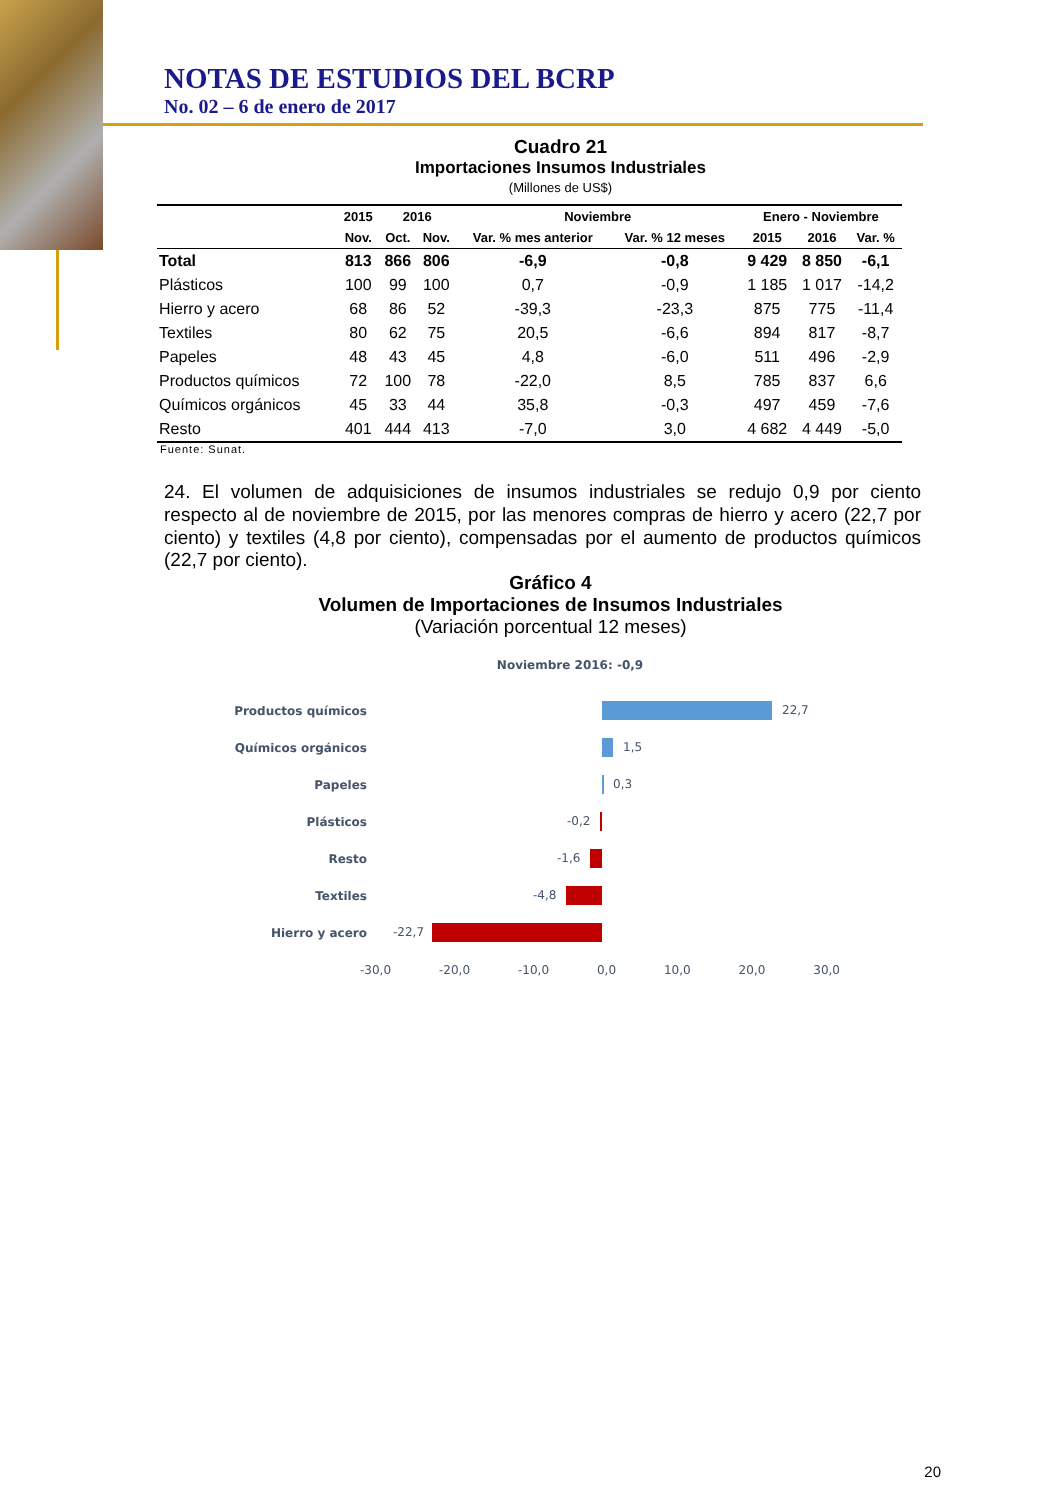NOTAS DE ESTUDIOS DEL BCRP
No. 02 – 6 de enero de 2017
Cuadro 21
Importaciones Insumos Industriales
(Millones de US$)
| | 2015 | 2016 | | Noviembre | | Enero - Noviembre | | |
| --- | --- | --- | --- | --- | --- | --- | --- | --- |
| | Nov. | Oct. | Nov. | Var. % mes anterior | Var. % 12 meses | 2015 | 2016 | Var. % |
| Total | 813 | 866 | 806 | -6,9 | -0,8 | 9 429 | 8 850 | -6,1 |
| Plásticos | 100 | 99 | 100 | 0,7 | -0,9 | 1 185 | 1 017 | -14,2 |
| Hierro y acero | 68 | 86 | 52 | -39,3 | -23,3 | 875 | 775 | -11,4 |
| Textiles | 80 | 62 | 75 | 20,5 | -6,6 | 894 | 817 | -8,7 |
| Papeles | 48 | 43 | 45 | 4,8 | -6,0 | 511 | 496 | -2,9 |
| Productos químicos | 72 | 100 | 78 | -22,0 | 8,5 | 785 | 837 | 6,6 |
| Químicos orgánicos | 45 | 33 | 44 | 35,8 | -0,3 | 497 | 459 | -7,6 |
| Resto | 401 | 444 | 413 | -7,0 | 3,0 | 4 682 | 4 449 | -5,0 |
Fuente: Sunat.
24. El volumen de adquisiciones de insumos industriales se redujo 0,9 por ciento respecto al de noviembre de 2015, por las menores compras de hierro y acero (22,7 por ciento) y textiles (4,8 por ciento), compensadas por el aumento de productos químicos (22,7 por ciento).
Gráfico 4
Volumen de Importaciones de Insumos Industriales
(Variación porcentual 12 meses)
Noviembre 2016: -0,9
Productos químicos
22,7
Químicos orgánicos
1,5
Papeles
0,3
Plásticos
-0,2
Resto
-1,6
Textiles
-4,8
Hierro y acero
-22,7
-30,0 -20,0 -10,0 0,0 10,0 20,0 30,0
20